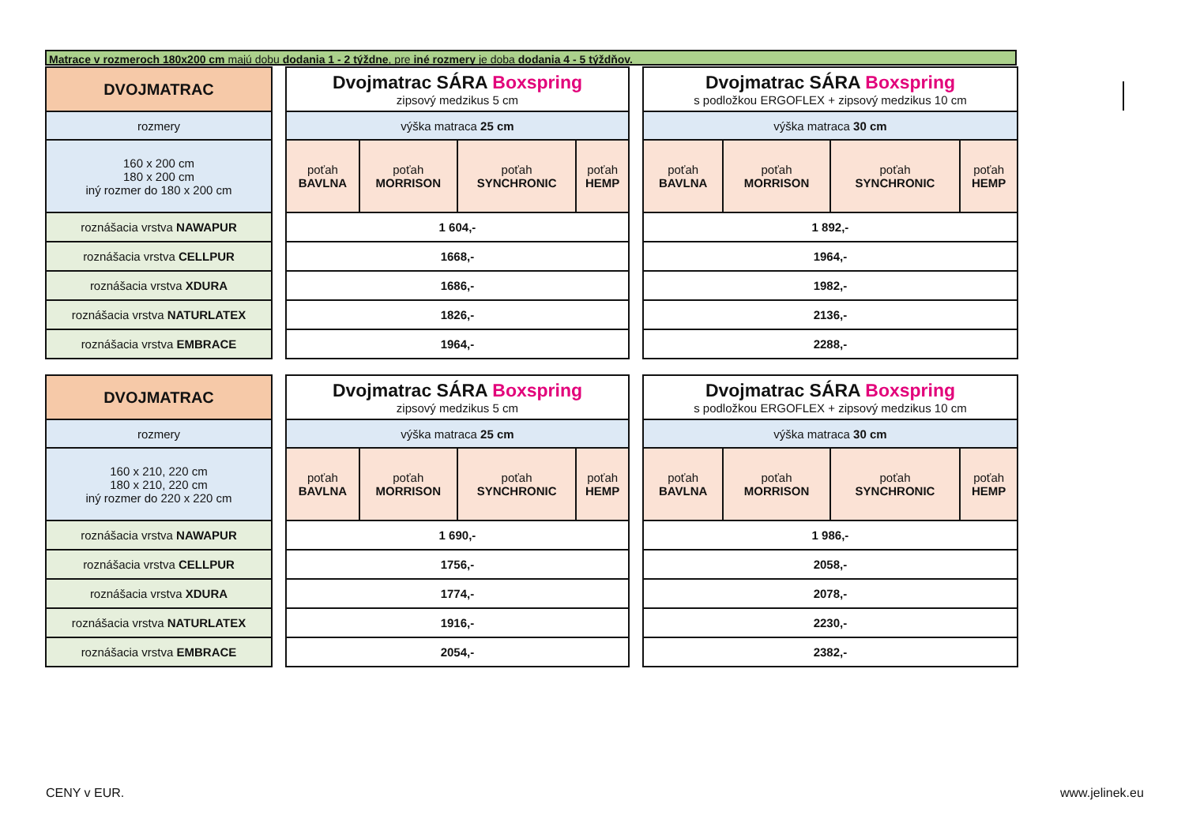Matrace v rozmeroch 180x200 cm majú dobu dodania 1 - 2 týždne, pre iné rozmery je doba dodania 4 - 5 týždňov.
| DVOJMATRAC | | Dvojmatrac SÁRA Boxspring zipsový medzikus 5 cm | | | | | Dvojmatrac SÁRA Boxspring s podložkou ERGOFLEX + zipsový medzikus 10 cm | | | |
| rozmery | | výška matraca 25 cm | | | | | výška matraca 30 cm | | | |
| 160 x 200 cm 180 x 200 cm iný rozmer do 180 x 200 cm | | poťah BAVLNA | poťah MORRISON | poťah SYNCHRONIC | poťah HEMP | | poťah BAVLNA | poťah MORRISON | poťah SYNCHRONIC | poťah HEMP |
| roznášacia vrstva NAWAPUR | | 1 604,- | | | | | 1 892,- | | | |
| roznášacia vrstva CELLPUR | | 1668,- | | | | | 1964,- | | | |
| roznášacia vrstva XDURA | | 1686,- | | | | | 1982,- | | | |
| roznášacia vrstva NATURLATEX | | 1826,- | | | | | 2136,- | | | |
| roznášacia vrstva EMBRACE | | 1964,- | | | | | 2288,- | | | |
| DVOJMATRAC | | Dvojmatrac SÁRA Boxspring zipsový medzikus 5 cm | | | | | Dvojmatrac SÁRA Boxspring s podložkou ERGOFLEX + zipsový medzikus 10 cm | | | |
| rozmery | | výška matraca 25 cm | | | | | výška matraca 30 cm | | | |
| 160 x 210, 220 cm 180 x 210, 220 cm iný rozmer do 220 x 220 cm | | poťah BAVLNA | poťah MORRISON | poťah SYNCHRONIC | poťah HEMP | | poťah BAVLNA | poťah MORRISON | poťah SYNCHRONIC | poťah HEMP |
| roznášacia vrstva NAWAPUR | | 1 690,- | | | | | 1 986,- | | | |
| roznášacia vrstva CELLPUR | | 1756,- | | | | | 2058,- | | | |
| roznášacia vrstva XDURA | | 1774,- | | | | | 2078,- | | | |
| roznášacia vrstva NATURLATEX | | 1916,- | | | | | 2230,- | | | |
| roznášacia vrstva EMBRACE | | 2054,- | | | | | 2382,- | | | |
CENY v EUR. www.jelinek.eu